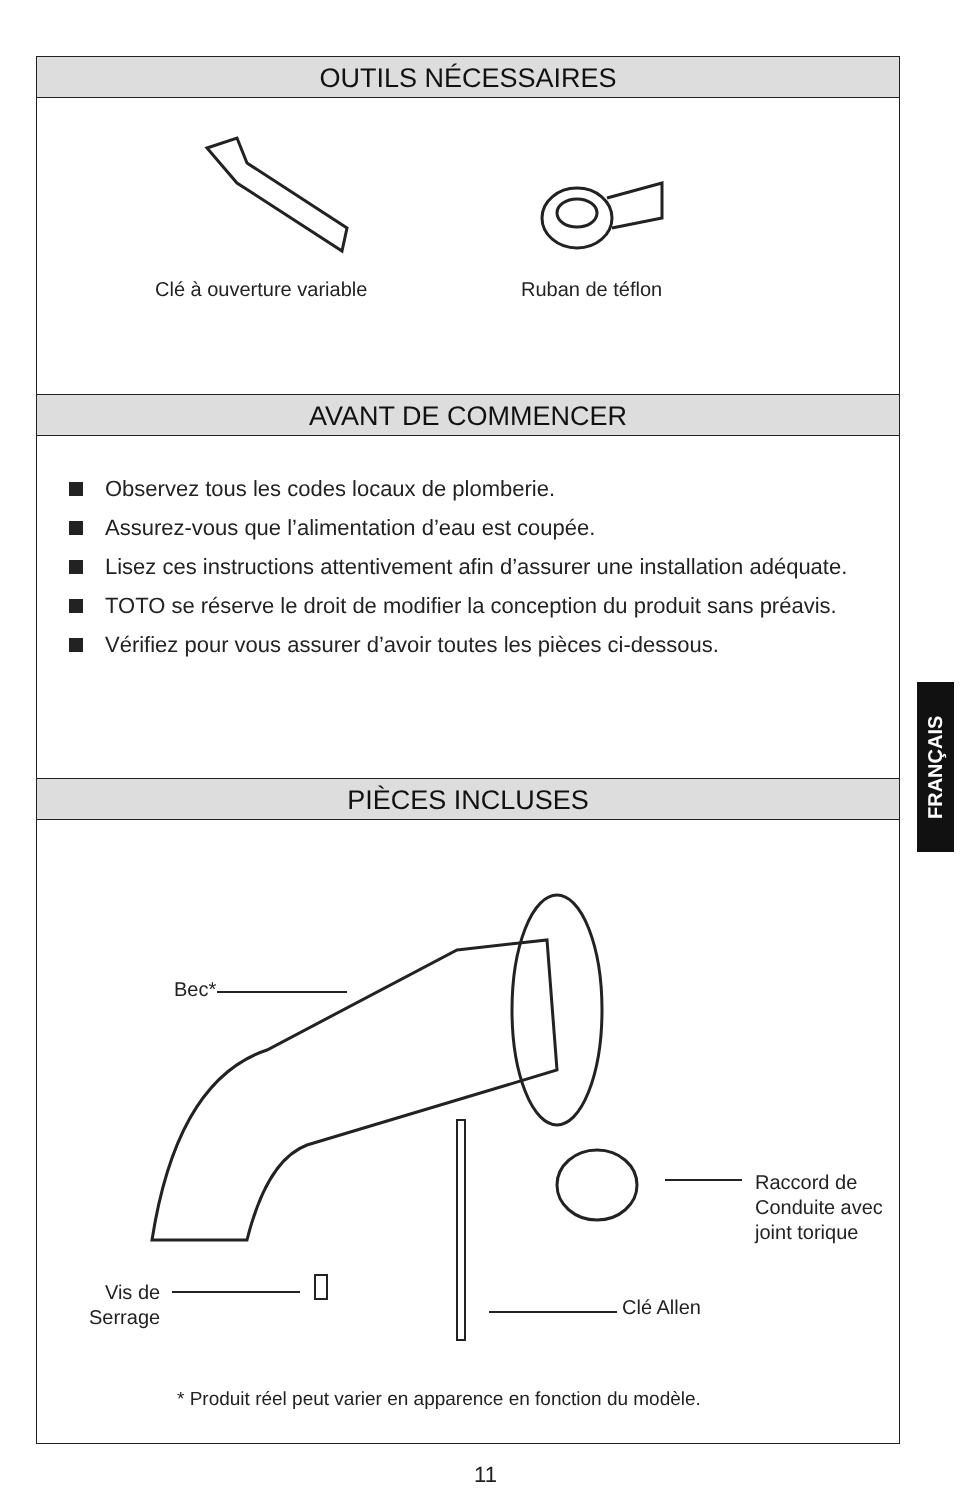OUTILS NÉCESSAIRES
Clé à ouverture variable Ruban de téflon
AVANT DE COMMENCER
Observez tous les codes locaux de plomberie.
Assurez-vous que l’alimentation d’eau est coupée.
Lisez ces instructions attentivement afin d’assurer une installation adéquate.
TOTO se réserve le droit de modifier la conception du produit sans préavis.
Vérifiez pour vous assurer d’avoir toutes les pièces ci-dessous.
PIÈCES INCLUSES
Bec*
Raccord de
Conduite avec
joint torique
Vis de
Serrage
Clé Allen
* Produit réel peut varier en apparence en fonction du modèle.
FRANÇAIS
11